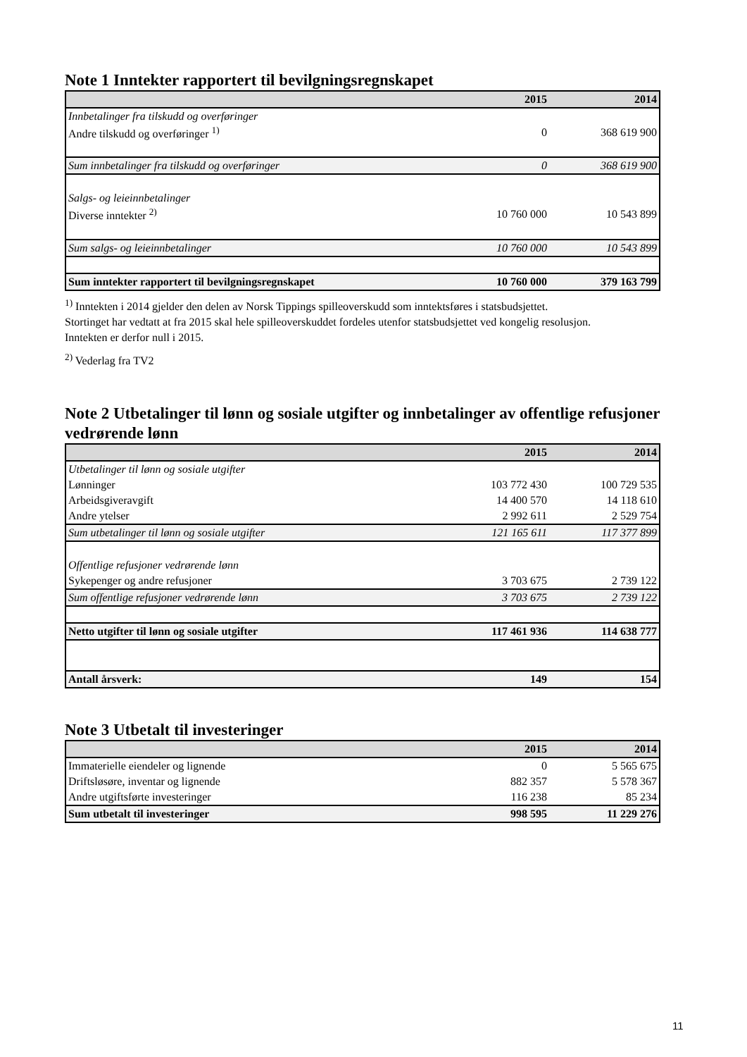Note 1 Inntekter rapportert til bevilgningsregnskapet
| | 2015 | 2014 |
| Innbetalinger fra tilskudd og overføringer | | |
| Andre tilskudd og overføringer <sup>1)</sup> | 0 | 368 619 900 |
| Sum innbetalinger fra tilskudd og overføringer | 0 | 368 619 900 |
| Salgs- og leieinnbetalinger | | |
| Diverse inntekter <sup>2)</sup> | 10 760 000 | 10 543 899 |
| Sum salgs- og leieinnbetalinger | 10 760 000 | 10 543 899 |
| Sum inntekter rapportert til bevilgningsregnskapet | 10 760 000 | 379 163 799 |
<sup>1)</sup> Inntekten i 2014 gjelder den delen av Norsk Tippings spilleoverskudd som inntektsføres i statsbudsjettet.
Stortinget har vedtatt at fra 2015 skal hele spilleoverskuddet fordeles utenfor statsbudsjettet ved kongelig resolusjon.
Inntekten er derfor null i 2015.
<sup>2)</sup> Vederlag fra TV2
Note 2 Utbetalinger til lønn og sosiale utgifter og innbetalinger av offentlige refusjoner vedrørende lønn
| | 2015 | 2014 |
| Utbetalinger til lønn og sosiale utgifter | | |
| Lønninger | 103 772 430 | 100 729 535 |
| Arbeidsgiveravgift | 14 400 570 | 14 118 610 |
| Andre ytelser | 2 992 611 | 2 529 754 |
| Sum utbetalinger til lønn og sosiale utgifter | 121 165 611 | 117 377 899 |
| Offentlige refusjoner vedrørende lønn | | |
| Sykepenger og andre refusjoner | 3 703 675 | 2 739 122 |
| Sum offentlige refusjoner vedrørende lønn | 3 703 675 | 2 739 122 |
| Netto utgifter til lønn og sosiale utgifter | 117 461 936 | 114 638 777 |
| Antall årsverk: | 149 | 154 |
Note 3 Utbetalt til investeringer
| | 2015 | 2014 |
| Immaterielle eiendeler og lignende | 0 | 5 565 675 |
| Driftsløsøre, inventar og lignende | 882 357 | 5 578 367 |
| Andre utgiftsførte investeringer | 116 238 | 85 234 |
| Sum utbetalt til investeringer | 998 595 | 11 229 276 |
11